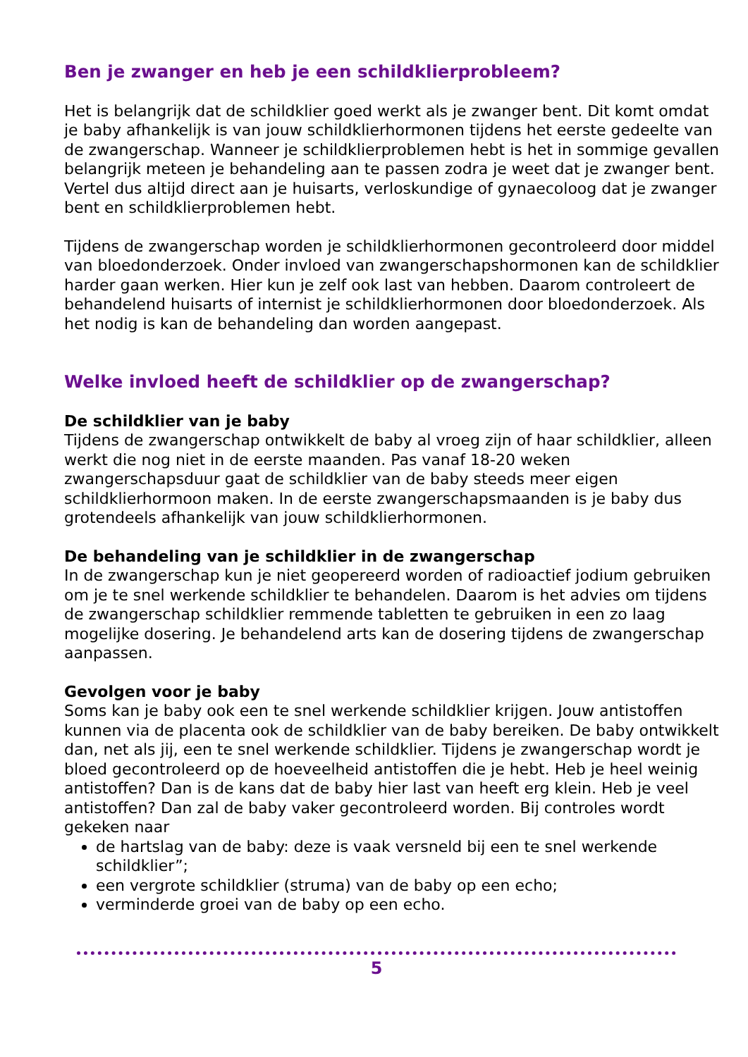Ben je zwanger en heb je een schildklierprobleem?
Het is belangrijk dat de schildklier goed werkt als je zwanger bent. Dit komt omdat je baby afhankelijk is van jouw schildklierhormonen tijdens het eerste gedeelte van de zwangerschap. Wanneer je schildklierproblemen hebt is het in sommige gevallen belangrijk meteen je behandeling aan te passen zodra je weet dat je zwanger bent. Vertel dus altijd direct aan je huisarts, verloskundige of gynaecoloog dat je zwanger bent en schildklierproblemen hebt.
Tijdens de zwangerschap worden je schildklierhormonen gecontroleerd door middel van bloedonderzoek. Onder invloed van zwangerschapshormonen kan de schildklier harder gaan werken. Hier kun je zelf ook last van hebben. Daarom controleert de behandelend huisarts of internist je schildklierhormonen door bloedonderzoek. Als het nodig is kan de behandeling dan worden aangepast.
Welke invloed heeft de schildklier op de zwangerschap?
De schildklier van je baby
Tijdens de zwangerschap ontwikkelt de baby al vroeg zijn of haar schildklier, alleen werkt die nog niet in de eerste maanden. Pas vanaf 18-20 weken zwangerschapsduur gaat de schildklier van de baby steeds meer eigen schildklierhormoon maken. In de eerste zwangerschapsmaanden is je baby dus grotendeels afhankelijk van jouw schildklierhormonen.
De behandeling van je schildklier in de zwangerschap
In de zwangerschap kun je niet geopereerd worden of radioactief jodium gebruiken om je te snel werkende schildklier te behandelen. Daarom is het advies om tijdens de zwangerschap schildklier remmende tabletten te gebruiken in een zo laag mogelijke dosering. Je behandelend arts kan de dosering tijdens de zwangerschap aanpassen.
Gevolgen voor je baby
Soms kan je baby ook een te snel werkende schildklier krijgen. Jouw antistoffen kunnen via de placenta ook de schildklier van de baby bereiken. De baby ontwikkelt dan, net als jij, een te snel werkende schildklier. Tijdens je zwangerschap wordt je bloed gecontroleerd op de hoeveelheid antistoffen die je hebt. Heb je heel weinig antistoffen? Dan is de kans dat de baby hier last van heeft erg klein. Heb je veel antistoffen? Dan zal de baby vaker gecontroleerd worden. Bij controles wordt gekeken naar
de hartslag van de baby: deze is vaak versneld bij een te snel werkende schildklier”;
een vergrote schildklier (struma) van de baby op een echo;
verminderde groei van de baby op een echo.
5